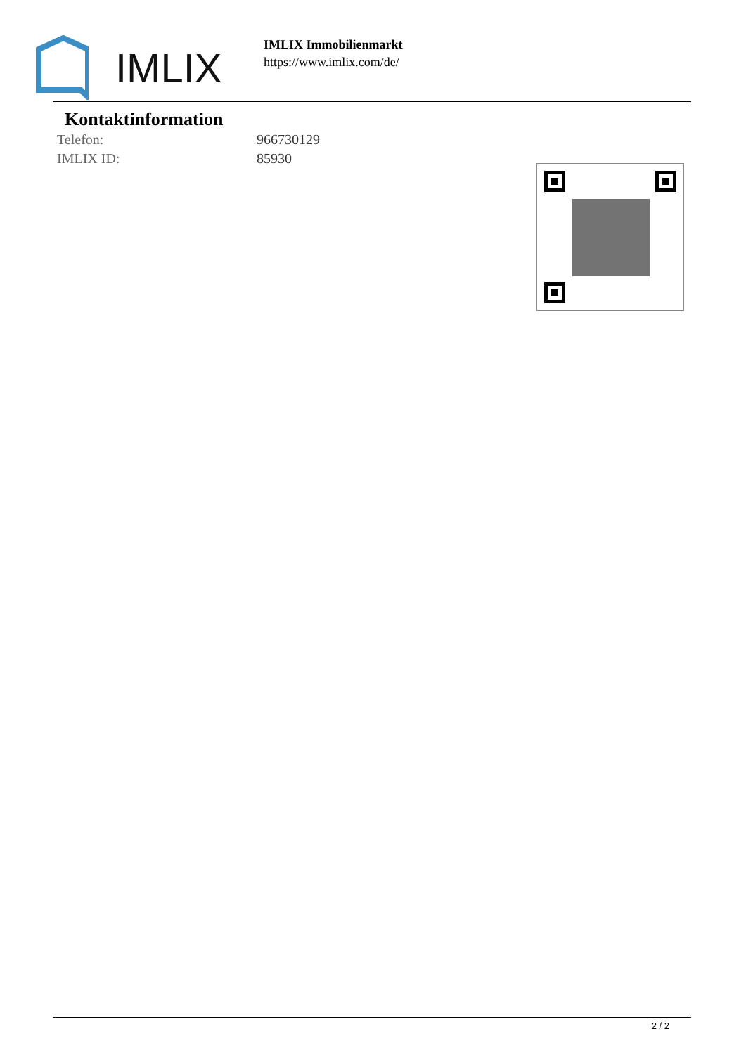IMLIX
IMLIX Immobilienmarkt
https://www.imlix.com/de/
Kontaktinformation
Telefon: 966730129
IMLIX ID: 85930
2 / 2